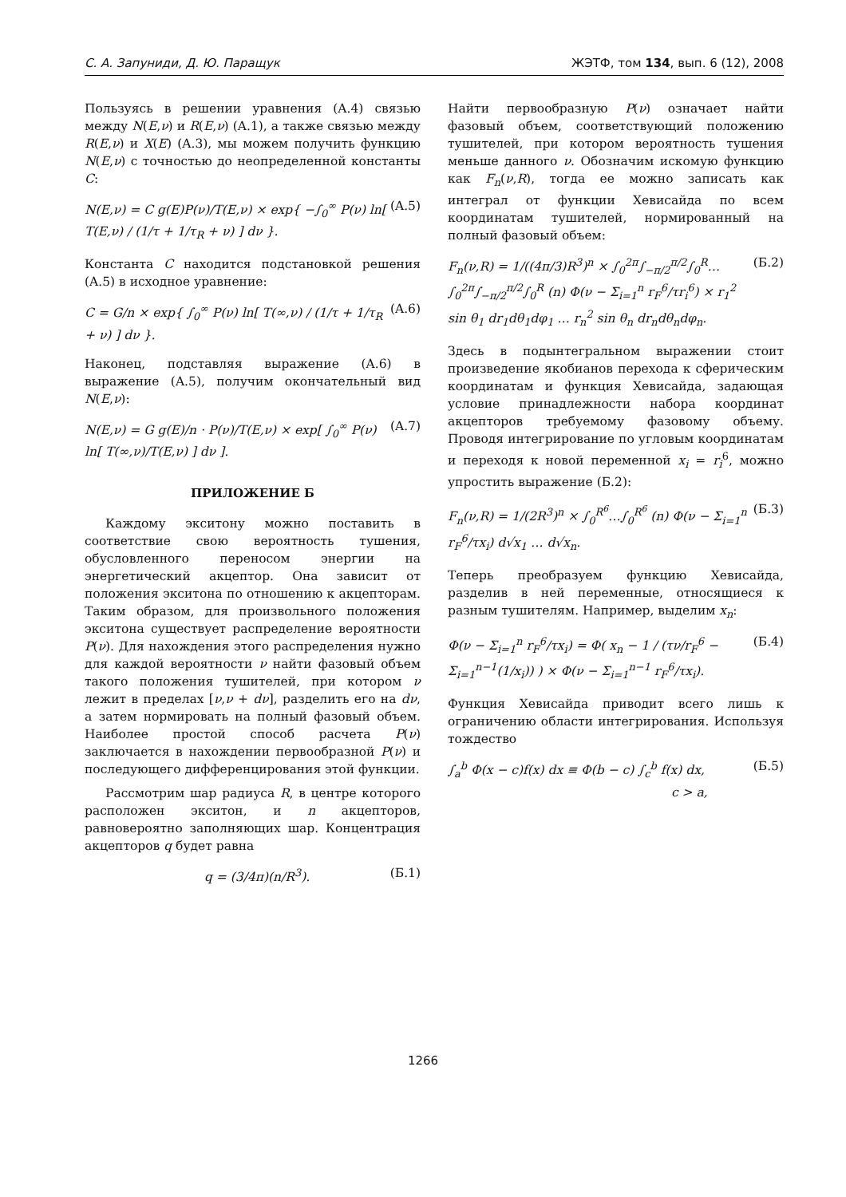С. А. Запуниди, Д. Ю. Паращук ЖЭТФ, том 134, вып. 6 (12), 2008
Пользуясь в решении уравнения (A.4) связью между N(E,ν) и R(E,ν) (A.1), а также связью между R(E,ν) и X(E) (A.3), мы можем получить функцию N(E,ν) с точностью до неопределенной константы C:
N(E,ν) = C g(E)P(ν)/T(E,ν) × exp{ −∫<sub>0</sub><sup>∞</sup> P(ν) ln[ T(E,ν) / (1/τ + 1/τ<sub>R</sub> + ν) ] dν }. (A.5)
Константа C находится подстановкой решения (A.5) в исходное уравнение:
C = G/n × exp{ ∫<sub>0</sub><sup>∞</sup> P(ν) ln[ T(∞,ν) / (1/τ + 1/τ<sub>R</sub> + ν) ] dν }. (A.6)
Наконец, подставляя выражение (A.6) в выражение (A.5), получим окончательный вид N(E,ν):
N(E,ν) = G g(E)/n · P(ν)/T(E,ν) × exp[ ∫<sub>0</sub><sup>∞</sup> P(ν) ln[ T(∞,ν)/T(E,ν) ] dν ]. (A.7)
ПРИЛОЖЕНИЕ Б
Каждому экситону можно поставить в соответствие свою вероятность тушения, обусловленного переносом энергии на энергетический акцептор. Она зависит от положения экситона по отношению к акцепторам. Таким образом, для произвольного положения экситона существует распределение вероятности P(ν). Для нахождения этого распределения нужно для каждой вероятности ν найти фазовый объем такого положения тушителей, при котором ν лежит в пределах [ν,ν + dν], разделить его на dν, а затем нормировать на полный фазовый объем. Наиболее простой способ расчета P(ν) заключается в нахождении первообразной P(ν) и последующего дифференцирования этой функции.
Рассмотрим шар радиуса R, в центре которого расположен экситон, и n акцепторов, равновероятно заполняющих шар. Концентрация акцепторов q будет равна
q = (3/4π)(n/R<sup>3</sup>). (Б.1)
Найти первообразную P(ν) означает найти фазовый объем, соответствующий положению тушителей, при котором вероятность тушения меньше данного ν. Обозначим искомую функцию как F<sub>n</sub>(ν,R), тогда ее можно записать как интеграл от функции Хевисайда по всем координатам тушителей, нормированный на полный фазовый объем:
F<sub>n</sub>(ν,R) = 1/((4π/3)R<sup>3</sup>)<sup>n</sup> × ∫<sub>0</sub><sup>2π</sup>∫<sub>−π/2</sub><sup>π/2</sup>∫<sub>0</sub><sup>R</sup>…∫<sub>0</sub><sup>2π</sup>∫<sub>−π/2</sub><sup>π/2</sup>∫<sub>0</sub><sup>R</sup> (n) Φ(ν − Σ<sub>i=1</sub><sup>n</sup> r<sub>F</sub><sup>6</sup>/τr<sub>i</sub><sup>6</sup>) × r<sub>1</sub><sup>2</sup> sin θ<sub>1</sub> dr<sub>1</sub>dθ<sub>1</sub>dφ<sub>1</sub> … r<sub>n</sub><sup>2</sup> sin θ<sub>n</sub> dr<sub>n</sub>dθ<sub>n</sub>dφ<sub>n</sub>. (Б.2)
Здесь в подынтегральном выражении стоит произведение якобианов перехода к сферическим координатам и функция Хевисайда, задающая условие принадлежности набора координат акцепторов требуемому фазовому объему. Проводя интегрирование по угловым координатам и переходя к новой переменной x<sub>i</sub> = r<sub>i</sub><sup>6</sup>, можно упростить выражение (Б.2):
F<sub>n</sub>(ν,R) = 1/(2R<sup>3</sup>)<sup>n</sup> × ∫<sub>0</sub><sup>R<sup>6</sup></sup>…∫<sub>0</sub><sup>R<sup>6</sup></sup> (n) Φ(ν − Σ<sub>i=1</sub><sup>n</sup> r<sub>F</sub><sup>6</sup>/τx<sub>i</sub>) d√x<sub>1</sub> … d√x<sub>n</sub>. (Б.3)
Теперь преобразуем функцию Хевисайда, разделив в ней переменные, относящиеся к разным тушителям. Например, выделим x<sub>n</sub>:
Φ(ν − Σ<sub>i=1</sub><sup>n</sup> r<sub>F</sub><sup>6</sup>/τx<sub>i</sub>) = Φ( x<sub>n</sub> − 1 / (τν/r<sub>F</sub><sup>6</sup> − Σ<sub>i=1</sub><sup>n−1</sup>(1/x<sub>i</sub>)) ) × Φ(ν − Σ<sub>i=1</sub><sup>n−1</sup> r<sub>F</sub><sup>6</sup>/τx<sub>i</sub>). (Б.4)
Функция Хевисайда приводит всего лишь к ограничению области интегрирования. Используя тождество
∫<sub>a</sub><sup>b</sup> Φ(x − c)f(x) dx ≡ Φ(b − c) ∫<sub>c</sub><sup>b</sup> f(x) dx,
c > a, (Б.5)
1266